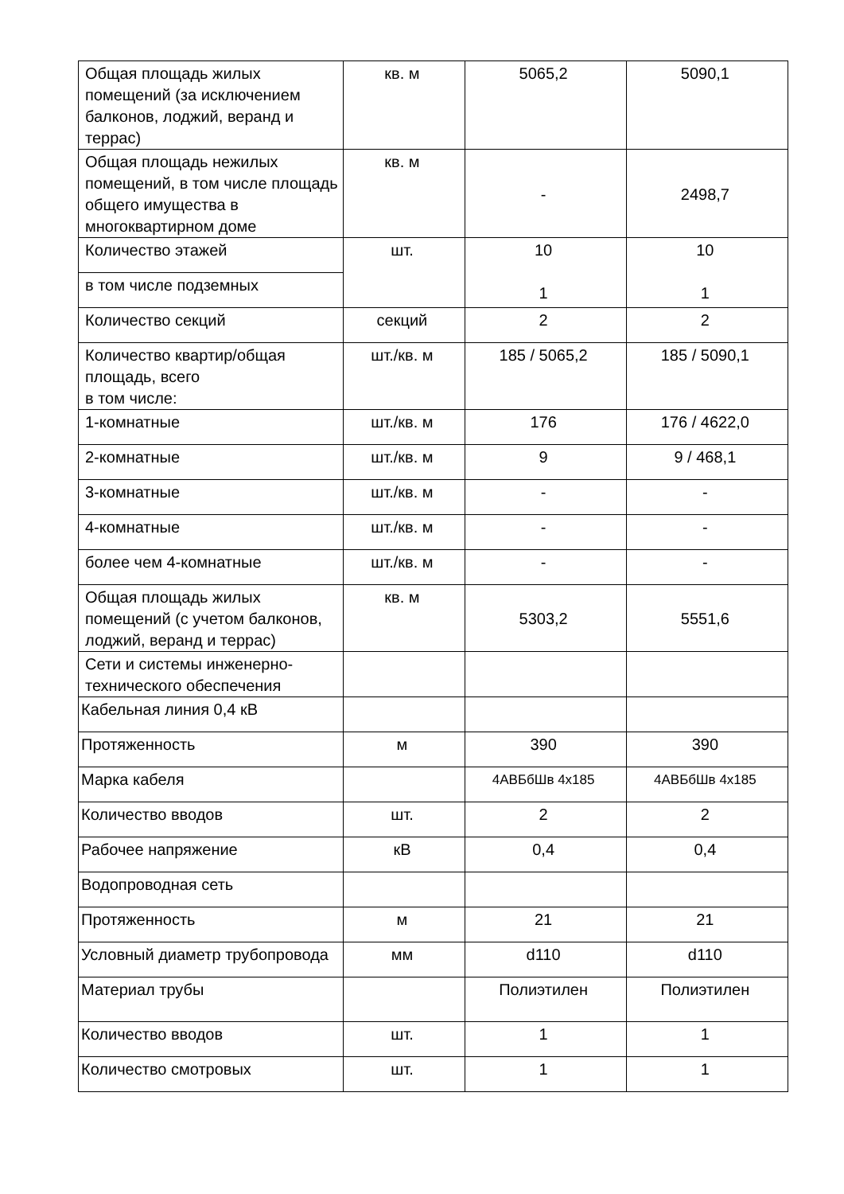| Общая площадь жилых помещений (за исключением балконов, лоджий, веранд и террас) | кв. м | 5065,2 | 5090,1 |
| Общая площадь нежилых помещений, в том числе площадь общего имущества в многоквартирном доме | кв. м | - | 2498,7 |
| Количество этажей | шт. | 10 1 | 10 1 |
| в том числе подземных | | | |
| Количество секций | секций | 2 | 2 |
| Количество квартир/общая площадь, всего в том числе: | шт./кв. м | 185 / 5065,2 | 185 / 5090,1 |
| 1-комнатные | шт./кв. м | 176 | 176 / 4622,0 |
| 2-комнатные | шт./кв. м | 9 | 9 / 468,1 |
| 3-комнатные | шт./кв. м | - | - |
| 4-комнатные | шт./кв. м | - | - |
| более чем 4-комнатные | шт./кв. м | - | - |
| Общая площадь жилых помещений (с учетом балконов, лоджий, веранд и террас) | кв. м | 5303,2 | 5551,6 |
| Сети и системы инженерно-технического обеспечения | | | |
| Кабельная линия 0,4 кВ | | | |
| Протяженность | м | 390 | 390 |
| Марка кабеля | | 4АВБбШв 4х185 | 4АВБбШв 4х185 |
| Количество вводов | шт. | 2 | 2 |
| Рабочее напряжение | кВ | 0,4 | 0,4 |
| Водопроводная сеть | | | |
| Протяженность | м | 21 | 21 |
| Условный диаметр трубопровода | мм | d110 | d110 |
| Материал трубы | | Полиэтилен | Полиэтилен |
| Количество вводов | шт. | 1 | 1 |
| Количество смотровых | шт. | 1 | 1 |